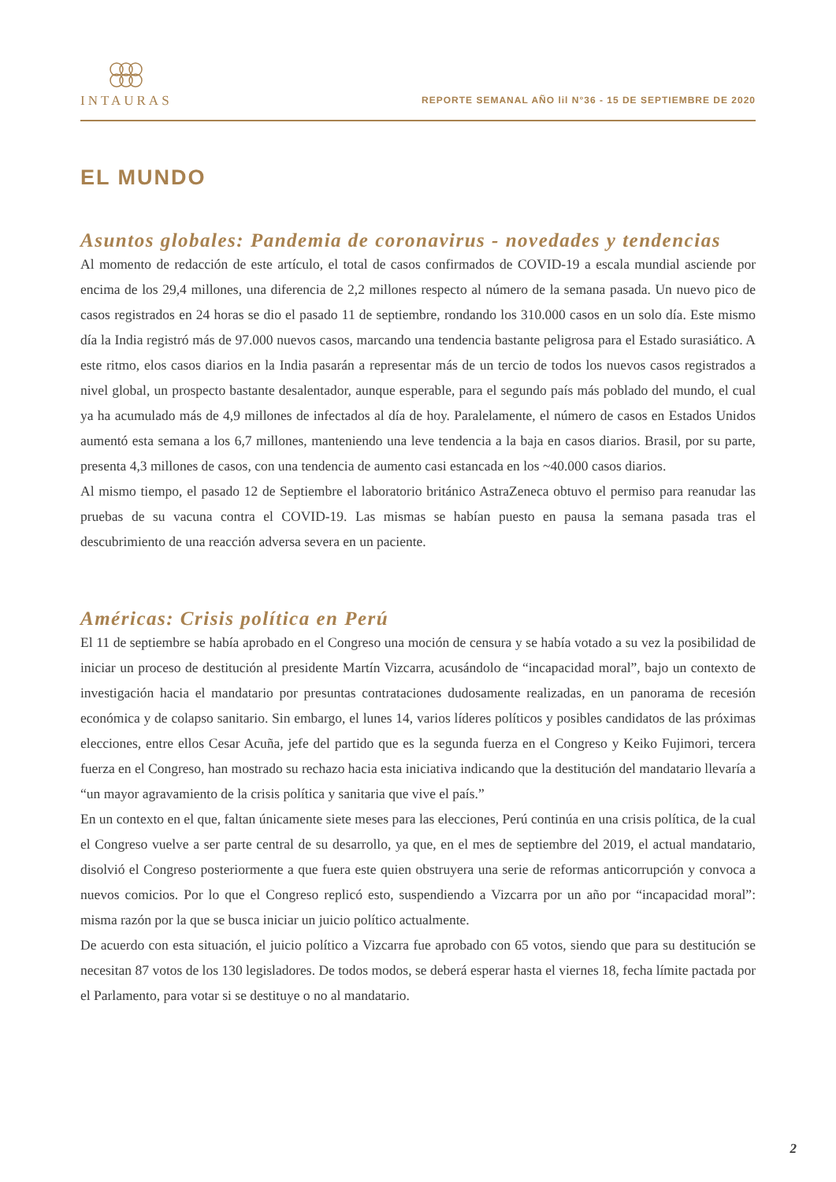INTAURAS
REPORTE SEMANAL AÑO lil N°36 - 15 DE SEPTIEMBRE DE 2020
EL MUNDO
Asuntos globales: Pandemia de coronavirus - novedades y tendencias
Al momento de redacción de este artículo, el total de casos confirmados de COVID-19 a escala mundial asciende por encima de los 29,4 millones, una diferencia de 2,2 millones respecto al número de la semana pasada. Un nuevo pico de casos registrados en 24 horas se dio el pasado 11 de septiembre, rondando los 310.000 casos en un solo día. Este mismo día la India registró más de 97.000 nuevos casos, marcando una tendencia bastante peligrosa para el Estado surasiático. A este ritmo, elos casos diarios en la India pasarán a representar más de un tercio de todos los nuevos casos registrados a nivel global, un prospecto bastante desalentador, aunque esperable, para el segundo país más poblado del mundo, el cual ya ha acumulado más de 4,9 millones de infectados al día de hoy. Paralelamente, el número de casos en Estados Unidos aumentó esta semana a los 6,7 millones, manteniendo una leve tendencia a la baja en casos diarios. Brasil, por su parte, presenta 4,3 millones de casos, con una tendencia de aumento casi estancada en los ~40.000 casos diarios.
Al mismo tiempo, el pasado 12 de Septiembre el laboratorio británico AstraZeneca obtuvo el permiso para reanudar las pruebas de su vacuna contra el COVID-19. Las mismas se habían puesto en pausa la semana pasada tras el descubrimiento de una reacción adversa severa en un paciente.
Américas: Crisis política en Perú
El 11 de septiembre se había aprobado en el Congreso una moción de censura y se había votado a su vez la posibilidad de iniciar un proceso de destitución al presidente Martín Vizcarra, acusándolo de “incapacidad moral”, bajo un contexto de investigación hacia el mandatario por presuntas contrataciones dudosamente realizadas, en un panorama de recesión económica y de colapso sanitario. Sin embargo, el lunes 14, varios líderes políticos y posibles candidatos de las próximas elecciones, entre ellos Cesar Acuña, jefe del partido que es la segunda fuerza en el Congreso y Keiko Fujimori, tercera fuerza en el Congreso, han mostrado su rechazo hacia esta iniciativa indicando que la destitución del mandatario llevaría a “un mayor agravamiento de la crisis política y sanitaria que vive el país.”
En un contexto en el que, faltan únicamente siete meses para las elecciones, Perú continúa en una crisis política, de la cual el Congreso vuelve a ser parte central de su desarrollo, ya que, en el mes de septiembre del 2019, el actual mandatario, disolvió el Congreso posteriormente a que fuera este quien obstruyera una serie de reformas anticorrupción y convoca a nuevos comicios. Por lo que el Congreso replicó esto, suspendiendo a Vizcarra por un año por “incapacidad moral”: misma razón por la que se busca iniciar un juicio político actualmente.
De acuerdo con esta situación, el juicio político a Vizcarra fue aprobado con 65 votos, siendo que para su destitución se necesitan 87 votos de los 130 legisladores. De todos modos, se deberá esperar hasta el viernes 18, fecha límite pactada por el Parlamento, para votar si se destituye o no al mandatario.
2